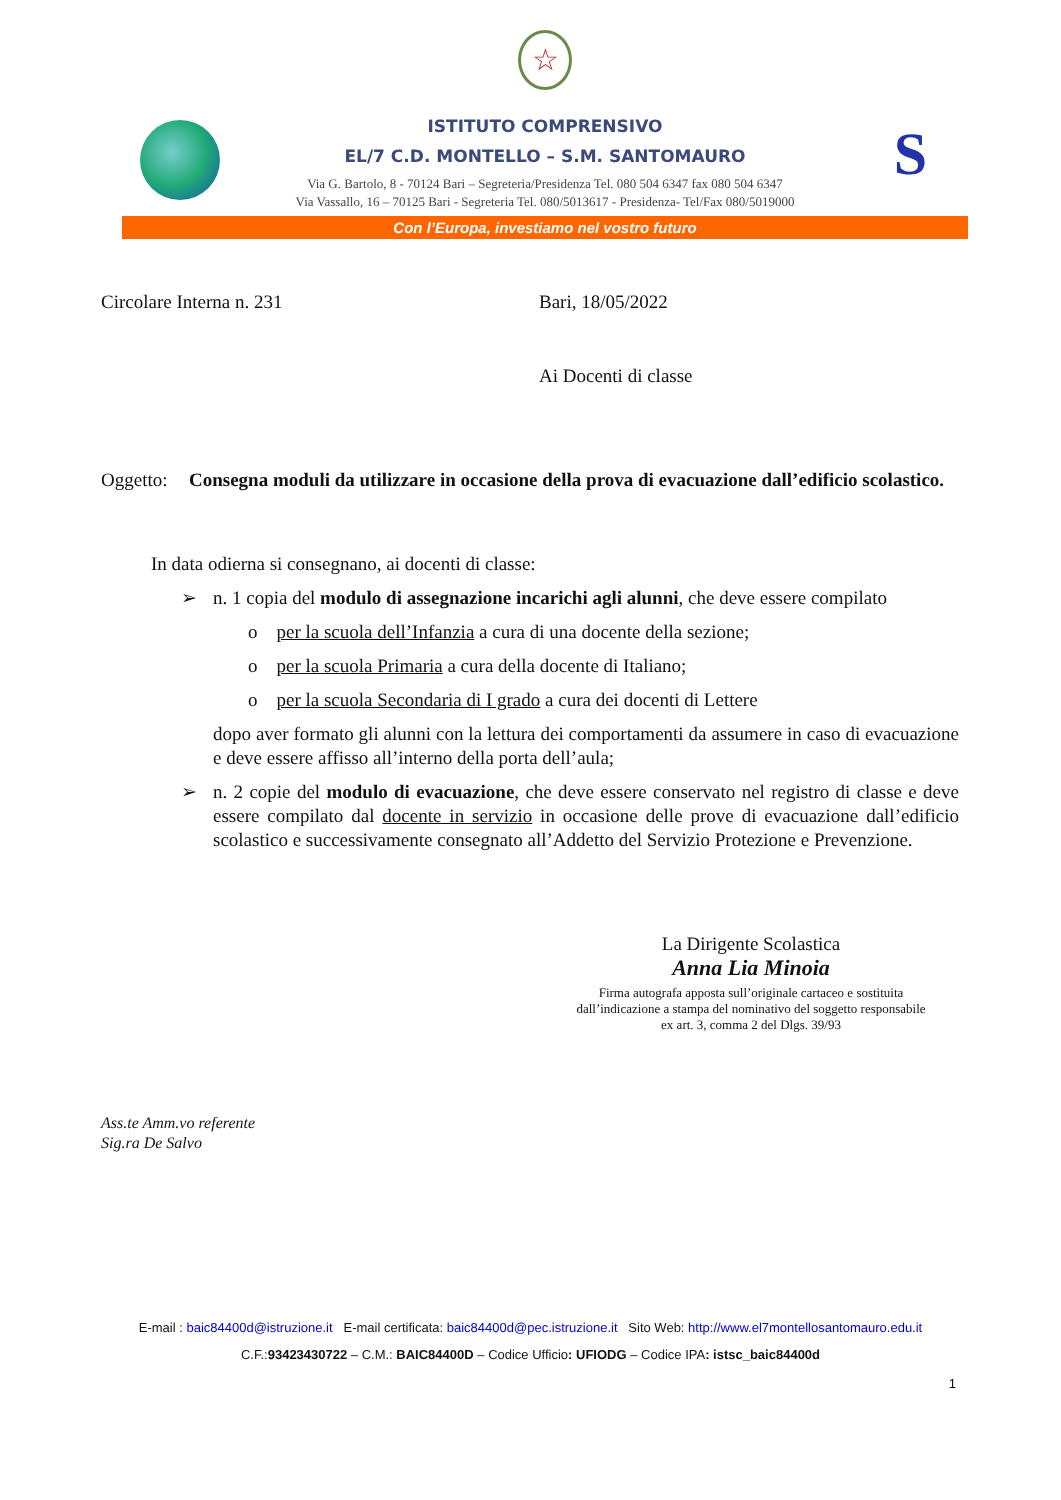☆
ISTITUTO COMPRENSIVO
EL/7 C.D. MONTELLO – S.M. SANTOMAURO
Via G. Bartolo, 8 - 70124 Bari – Segreteria/Presidenza Tel. 080 504 6347 fax 080 504 6347
Via Vassallo, 16 – 70125 Bari - Segreteria Tel. 080/5013617 - Presidenza- Tel/Fax 080/5019000
S
Con l’Europa, investiamo nel vostro futuro
Circolare Interna n. 231 Bari, 18/05/2022
Ai Docenti di classe
Oggetto:
Consegna moduli da utilizzare in occasione della prova di evacuazione dall’edificio scolastico.
In data odierna si consegnano, ai docenti di classe:
➢ n. 1 copia del modulo di assegnazione incarichi agli alunni, che deve essere compilato
o per la scuola dell’Infanzia a cura di una docente della sezione;
o per la scuola Primaria a cura della docente di Italiano;
o per la scuola Secondaria di I grado a cura dei docenti di Lettere
dopo aver formato gli alunni con la lettura dei comportamenti da assumere in caso di evacuazione e deve essere affisso all’interno della porta dell’aula;
➢ n. 2 copie del modulo di evacuazione, che deve essere conservato nel registro di classe e deve essere compilato dal docente in servizio in occasione delle prove di evacuazione dall’edificio scolastico e successivamente consegnato all’Addetto del Servizio Protezione e Prevenzione.
La Dirigente Scolastica
Anna Lia Minoia
Firma autografa apposta sull’originale cartaceo e sostituita dall’indicazione a stampa del nominativo del soggetto responsabile ex art. 3, comma 2 del Dlgs. 39/93
Ass.te Amm.vo referente
Sig.ra De Salvo
E-mail : baic84400d@istruzione.it E-mail certificata: baic84400d@pec.istruzione.it Sito Web: http://www.el7montellosantomauro.edu.it
C.F.:93423430722 – C.M.: BAIC84400D – Codice Ufficio: UFIODG – Codice IPA: istsc_baic84400d
1